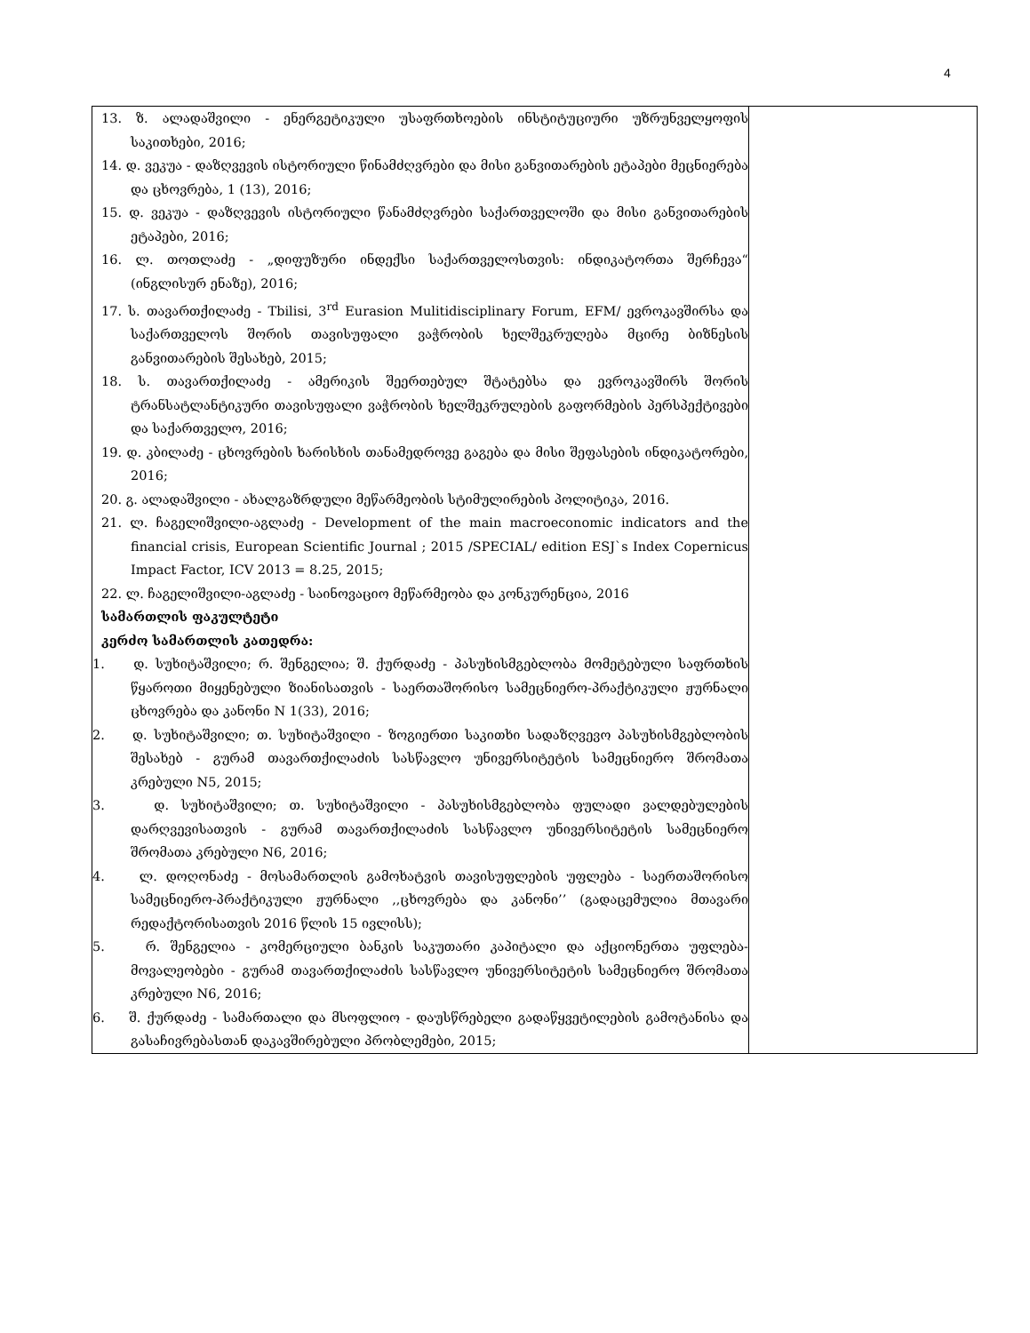4
| 13. ზ. ალადაშვილი - ენერგეტიკული უსაფრთხოების ინსტიტუციური უზრუნველყოფის საკითხები, 2016; 14. დ. ვეკუა - დაზღვევის ისტორიული წინამძღვრები და მისი განვითარების ეტაპები მეცნიერება და ცხოვრება, 1 (13), 2016; 15. დ. ვეკუა - დაზღვევის ისტორიული წანამძღვრები საქართველოში და მისი განვითარების ეტაპები, 2016; 16. ლ. თოთლაძე - „დიფუზური ინდექსი საქართველოსთვის: ინდიკატორთა შერჩევა“ (ინგლისურ ენაზე), 2016; 17. ს. თავართქილაძე - Tbilisi, 3<sup>rd</sup> Eurasion Mulitidisciplinary Forum, EFM/ ევროკავშირსა და საქართველოს შორის თავისუფალი ვაჭრობის ხელშეკრულება მცირე ბიზნესის განვითარების შესახებ, 2015; 18. ს. თავართქილაძე - ამერიკის შეერთებულ შტატებსა და ევროკავშირს შორის ტრანსატლანტიკური თავისუფალი ვაჭრობის ხელშეკრულების გაფორმების პერსპექტივები და საქართველო, 2016; 19. დ. კბილაძე - ცხოვრების ხარისხის თანამედროვე გაგება და მისი შეფასების ინდიკატორები, 2016; 20. გ. ალადაშვილი - ახალგაზრდული მეწარმეობის სტიმულირების პოლიტიკა, 2016. 21. ლ. ჩაგელიშვილი-აგლაძე - Development of the main macroeconomic indicators and the financial crisis, European Scientific Journal ; 2015 /SPECIAL/ edition ESJ`s Index Copernicus Impact Factor, ICV 2013 = 8.25, 2015; 22. ლ. ჩაგელიშვილი-აგლაძე - საინოვაციო მეწარმეობა და კონკურენცია, 2016 სამართლის ფაკულტეტი კერძო სამართლის კათედრა: 1. დ. სუხიტაშვილი; რ. შენგელია; შ. ქურდაძე - პასუხისმგებლობა მომეტებული საფრთხის წყაროთი მიყენებული ზიანისათვის - საერთაშორისო სამეცნიერო-პრაქტიკული ჟურნალი ცხოვრება და კანონი N 1(33), 2016; 2. დ. სუხიტაშვილი; თ. სუხიტაშვილი - ზოგიერთი საკითხი სადაზღვევო პასუხისმგებლობის შესახებ - გურამ თავართქილაძის სასწავლო უნივერსიტეტის სამეცნიერო შრომათა კრებული N5, 2015; 3. დ. სუხიტაშვილი; თ. სუხიტაშვილი - პასუხისმგებლობა ფულადი ვალდებულების დარღვევისათვის - გურამ თავართქილაძის სასწავლო უნივერსიტეტის სამეცნიერო შრომათა კრებული N6, 2016; 4. ლ. დოღონაძე - მოსამართლის გამოხატვის თავისუფლების უფლება - საერთაშორისო სამეცნიერო-პრაქტიკული ჟურნალი ,,ცხოვრება და კანონი’’ (გადაცემულია მთავარი რედაქტორისათვის 2016 წლის 15 ივლისს); 5. რ. შენგელია - კომერციული ბანკის საკუთარი კაპიტალი და აქციონერთა უფლება-მოვალეობები - გურამ თავართქილაძის სასწავლო უნივერსიტეტის სამეცნიერო შრომათა კრებული N6, 2016; 6. შ. ქურდაძე - სამართალი და მსოფლიო - დაუსწრებელი გადაწყვეტილების გამოტანისა და გასაჩივრებასთან დაკავშირებული პრობლემები, 2015; | |